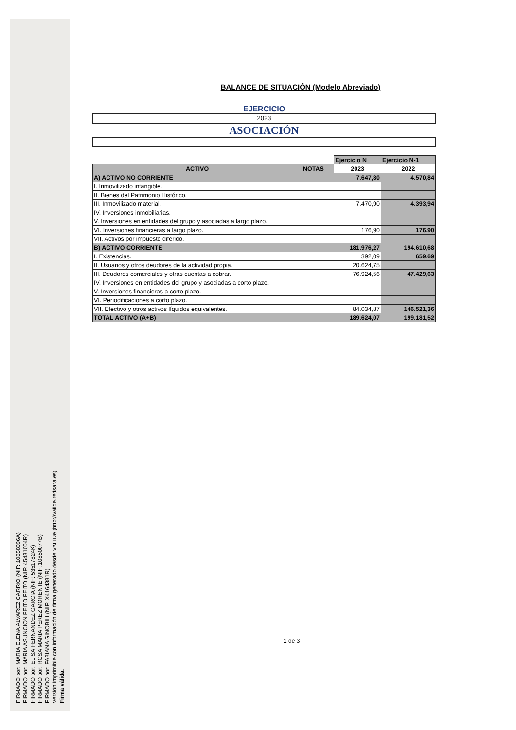FIRMADO por: MARIA ELENA ALVAREZ CARRIO (NIF: 10858096A)
FIRMADO por: MARIA ASUNCION FEITO FEITO (NIF: 45431004R)
FIRMADO por: ELISA FERNANDEZ GARCIA (NIF: 53517824K)
FIRMADO por: ROSA MARIA PEREZ MORENTE (NIF: 10850077B)
FIRMADO por: FABIANA GINOBILI (NIF: X4164381R)
Versión imprimible con información de firma generado desde VALIDe (http://valide.redsara.es)
Firma válida.
BALANCE DE SITUACIÓN (Modelo Abreviado)
EJERCICIO
2023
ASOCIACIÓN
| | | Ejercicio N | Ejercicio N-1 |
| ACTIVO | NOTAS | 2023 | 2022 |
| A) ACTIVO NO CORRIENTE | | 7.647,80 | 4.570,84 |
| I. Inmovilizado intangible. | | | |
| II. Bienes del Patrimonio Histórico. | | | |
| III. Inmovilizado material. | | 7.470,90 | 4.393,94 |
| IV. Inversiones inmobiliarias. | | | |
| V. Inversiones en entidades del grupo y asociadas a largo plazo. | | | |
| VI. Inversiones financieras a largo plazo. | | 176,90 | 176,90 |
| VII. Activos por impuesto diferido. | | | |
| B) ACTIVO CORRIENTE | | 181.976,27 | 194.610,68 |
| I. Existencias. | | 392,09 | 659,69 |
| II. Usuarios y otros deudores de la actividad propia. | | 20.624,75 | |
| III. Deudores comerciales y otras cuentas a cobrar. | | 76.924,56 | 47.429,63 |
| IV. Inversiones en entidades del grupo y asociadas a corto plazo. | | | |
| V. Inversiones financieras a corto plazo. | | | |
| VI. Periodificaciones a corto plazo. | | | |
| VII. Efectivo y otros activos líquidos equivalentes. | | 84.034,87 | 146.521,36 |
| TOTAL ACTIVO (A+B) | | 189.624,07 | 199.181,52 |
1 de 3